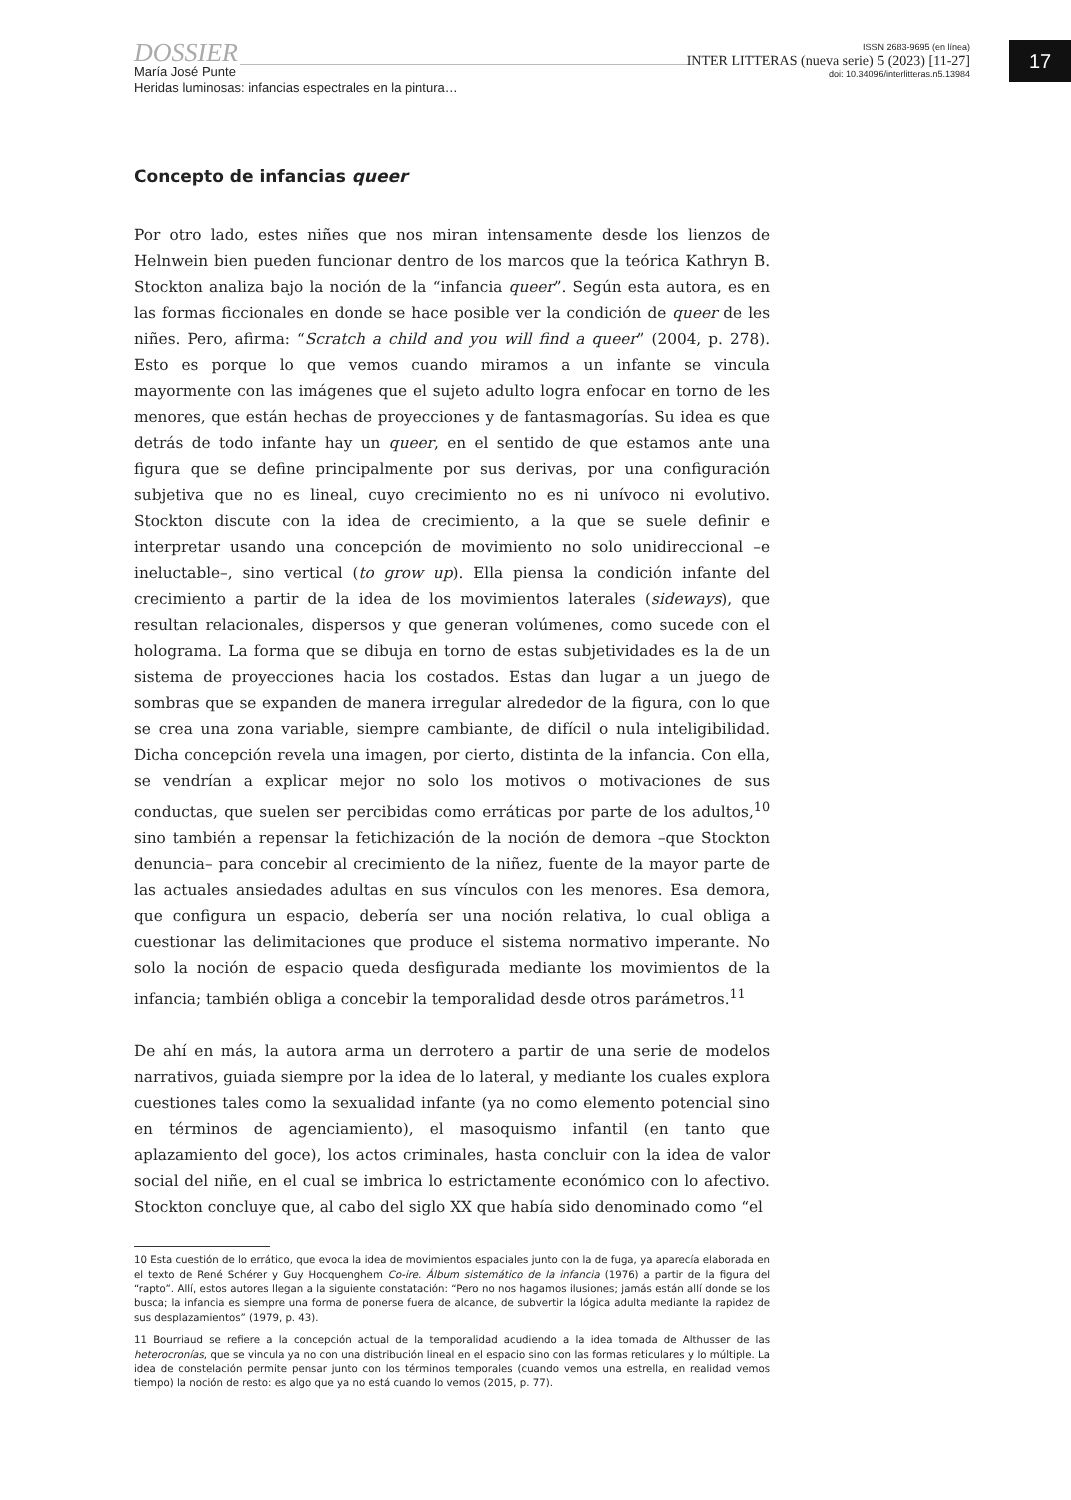DOSSIER
María José Punte
Heridas luminosas: infancias espectrales en la pintura…
ISSN 2683-9695 (en línea)
INTER LITTERAS (nueva serie) 5 (2023) [11-27]
doi: 10.34096/interlitteras.n5.13984
17
Concepto de infancias queer
Por otro lado, estes niñes que nos miran intensamente desde los lienzos de Helnwein bien pueden funcionar dentro de los marcos que la teórica Kathryn B. Stockton analiza bajo la noción de la “infancia queer”. Según esta autora, es en las formas ficcionales en donde se hace posible ver la condición de queer de les niñes. Pero, afirma: “Scratch a child and you will find a queer” (2004, p. 278). Esto es porque lo que vemos cuando miramos a un infante se vincula mayormente con las imágenes que el sujeto adulto logra enfocar en torno de les menores, que están hechas de proyecciones y de fantasmagorías. Su idea es que detrás de todo infante hay un queer, en el sentido de que estamos ante una figura que se define principalmente por sus derivas, por una configuración subjetiva que no es lineal, cuyo crecimiento no es ni unívoco ni evolutivo. Stockton discute con la idea de crecimiento, a la que se suele definir e interpretar usando una concepción de movimiento no solo unidireccional –e ineluctable–, sino vertical (to grow up). Ella piensa la condición infante del crecimiento a partir de la idea de los movimientos laterales (sideways), que resultan relacionales, dispersos y que generan volúmenes, como sucede con el holograma. La forma que se dibuja en torno de estas subjetividades es la de un sistema de proyecciones hacia los costados. Estas dan lugar a un juego de sombras que se expanden de manera irregular alrededor de la figura, con lo que se crea una zona variable, siempre cambiante, de difícil o nula inteligibilidad. Dicha concepción revela una imagen, por cierto, distinta de la infancia. Con ella, se vendrían a explicar mejor no solo los motivos o motivaciones de sus conductas, que suelen ser percibidas como erráticas por parte de los adultos,<sup>10</sup> sino también a repensar la fetichización de la noción de demora –que Stockton denuncia– para concebir al crecimiento de la niñez, fuente de la mayor parte de las actuales ansiedades adultas en sus vínculos con les menores. Esa demora, que configura un espacio, debería ser una noción relativa, lo cual obliga a cuestionar las delimitaciones que produce el sistema normativo imperante. No solo la noción de espacio queda desfigurada mediante los movimientos de la infancia; también obliga a concebir la temporalidad desde otros parámetros.<sup>11</sup>
De ahí en más, la autora arma un derrotero a partir de una serie de modelos narrativos, guiada siempre por la idea de lo lateral, y mediante los cuales explora cuestiones tales como la sexualidad infante (ya no como elemento potencial sino en términos de agenciamiento), el masoquismo infantil (en tanto que aplazamiento del goce), los actos criminales, hasta concluir con la idea de valor social del niñe, en el cual se imbrica lo estrictamente económico con lo afectivo. Stockton concluye que, al cabo del siglo XX que había sido denominado como “el
10 Esta cuestión de lo errático, que evoca la idea de movimientos espaciales junto con la de fuga, ya aparecía elaborada en el texto de René Schérer y Guy Hocquenghem Co-ire. Álbum sistemático de la infancia (1976) a partir de la figura del “rapto”. Allí, estos autores llegan a la siguiente constatación: “Pero no nos hagamos ilusiones; jamás están allí donde se los busca; la infancia es siempre una forma de ponerse fuera de alcance, de subvertir la lógica adulta mediante la rapidez de sus desplazamientos” (1979, p. 43).
11 Bourriaud se refiere a la concepción actual de la temporalidad acudiendo a la idea tomada de Althusser de las heterocronías, que se vincula ya no con una distribución lineal en el espacio sino con las formas reticulares y lo múltiple. La idea de constelación permite pensar junto con los términos temporales (cuando vemos una estrella, en realidad vemos tiempo) la noción de resto: es algo que ya no está cuando lo vemos (2015, p. 77).